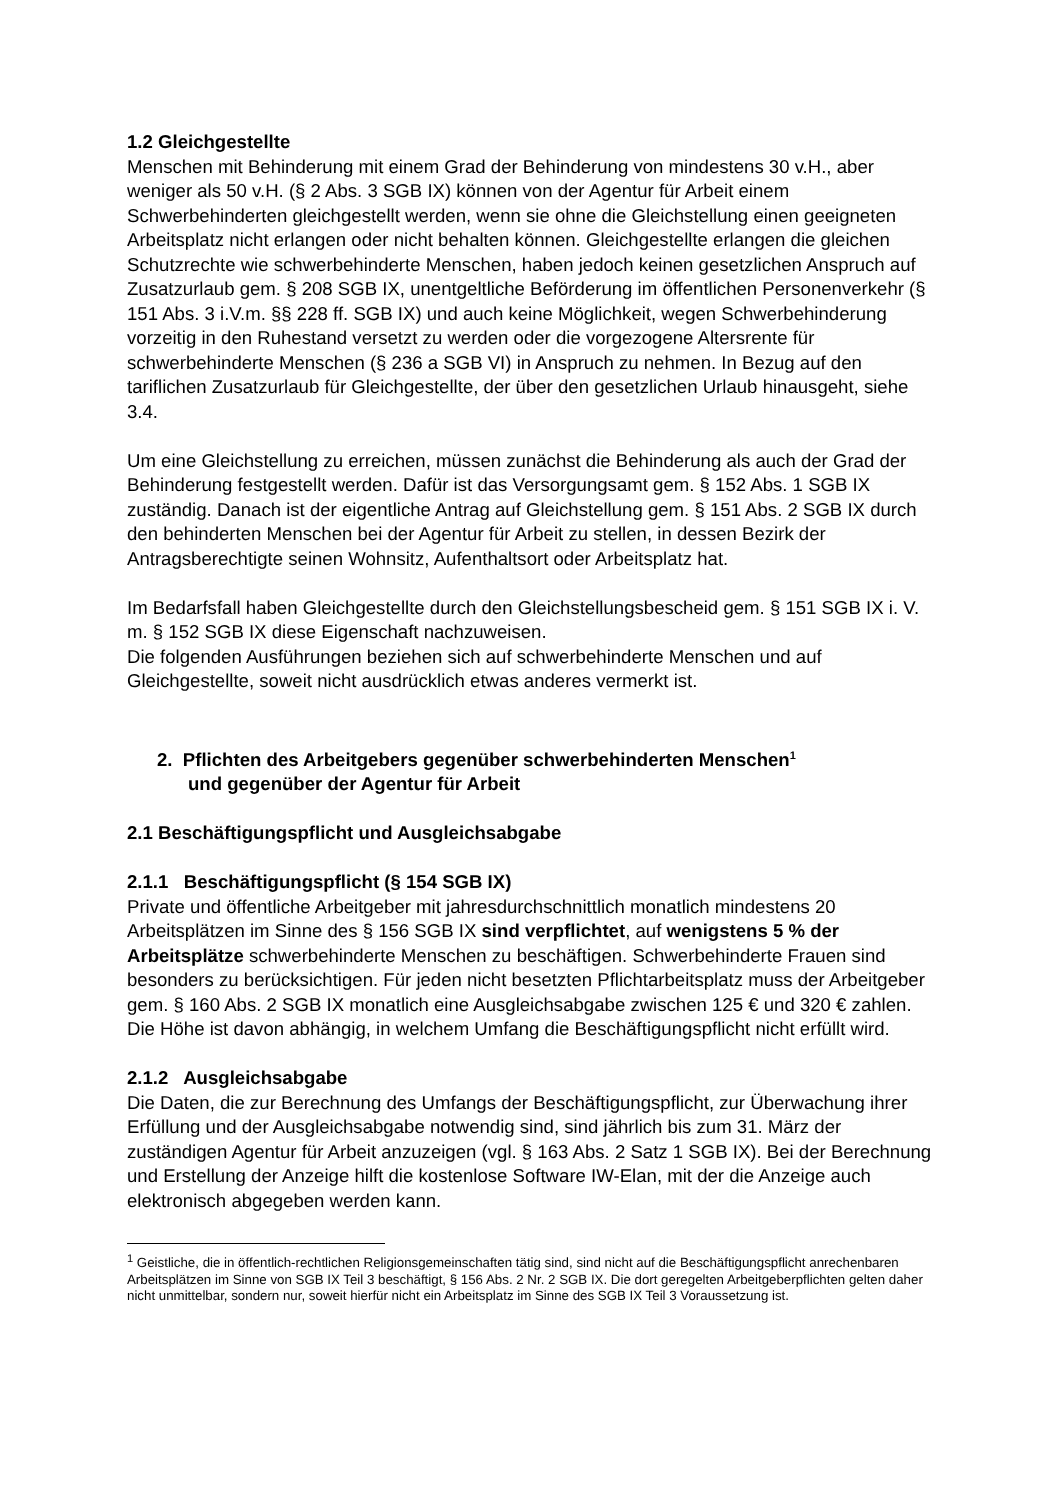1.2 Gleichgestellte
Menschen mit Behinderung mit einem Grad der Behinderung von mindestens 30 v.H., aber weniger als 50 v.H. (§ 2 Abs. 3 SGB IX) können von der Agentur für Arbeit einem Schwerbehinderten gleichgestellt werden, wenn sie ohne die Gleichstellung einen geeigneten Arbeitsplatz nicht erlangen oder nicht behalten können. Gleichgestellte erlangen die gleichen Schutzrechte wie schwerbehinderte Menschen, haben jedoch keinen gesetzlichen Anspruch auf Zusatzurlaub gem. § 208 SGB IX, unentgeltliche Beförderung im öffentlichen Personenverkehr (§ 151 Abs. 3 i.V.m. §§ 228 ff. SGB IX) und auch keine Möglichkeit, wegen Schwerbehinderung vorzeitig in den Ruhestand versetzt zu werden oder die vorgezogene Altersrente für schwerbehinderte Menschen (§ 236 a SGB VI) in Anspruch zu nehmen. In Bezug auf den tariflichen Zusatzurlaub für Gleichgestellte, der über den gesetzlichen Urlaub hinausgeht, siehe 3.4.
Um eine Gleichstellung zu erreichen, müssen zunächst die Behinderung als auch der Grad der Behinderung festgestellt werden. Dafür ist das Versorgungsamt gem. § 152 Abs. 1 SGB IX zuständig. Danach ist der eigentliche Antrag auf Gleichstellung gem. § 151 Abs. 2 SGB IX durch den behinderten Menschen bei der Agentur für Arbeit zu stellen, in dessen Bezirk der Antragsberechtigte seinen Wohnsitz, Aufenthaltsort oder Arbeitsplatz hat.
Im Bedarfsfall haben Gleichgestellte durch den Gleichstellungsbescheid gem. § 151 SGB IX i. V. m. § 152 SGB IX diese Eigenschaft nachzuweisen.
Die folgenden Ausführungen beziehen sich auf schwerbehinderte Menschen und auf Gleichgestellte, soweit nicht ausdrücklich etwas anderes vermerkt ist.
2. Pflichten des Arbeitgebers gegenüber schwerbehinderten Menschen<sup>1</sup>
und gegenüber der Agentur für Arbeit
2.1 Beschäftigungspflicht und Ausgleichsabgabe
2.1.1 Beschäftigungspflicht (§ 154 SGB IX)
Private und öffentliche Arbeitgeber mit jahresdurchschnittlich monatlich mindestens 20 Arbeitsplätzen im Sinne des § 156 SGB IX sind verpflichtet, auf wenigstens 5 % der Arbeitsplätze schwerbehinderte Menschen zu beschäftigen. Schwerbehinderte Frauen sind besonders zu berücksichtigen. Für jeden nicht besetzten Pflichtarbeitsplatz muss der Arbeitgeber gem. § 160 Abs. 2 SGB IX monatlich eine Ausgleichsabgabe zwischen 125 € und 320 € zahlen. Die Höhe ist davon abhängig, in welchem Umfang die Beschäftigungspflicht nicht erfüllt wird.
2.1.2 Ausgleichsabgabe
Die Daten, die zur Berechnung des Umfangs der Beschäftigungspflicht, zur Überwachung ihrer Erfüllung und der Ausgleichsabgabe notwendig sind, sind jährlich bis zum 31. März der zuständigen Agentur für Arbeit anzuzeigen (vgl. § 163 Abs. 2 Satz 1 SGB IX). Bei der Berechnung und Erstellung der Anzeige hilft die kostenlose Software IW-Elan, mit der die Anzeige auch elektronisch abgegeben werden kann.
<sup>1</sup> Geistliche, die in öffentlich-rechtlichen Religionsgemeinschaften tätig sind, sind nicht auf die Beschäftigungspflicht anrechenbaren Arbeitsplätzen im Sinne von SGB IX Teil 3 beschäftigt, § 156 Abs. 2 Nr. 2 SGB IX. Die dort geregelten Arbeitgeberpflichten gelten daher nicht unmittelbar, sondern nur, soweit hierfür nicht ein Arbeitsplatz im Sinne des SGB IX Teil 3 Voraussetzung ist.